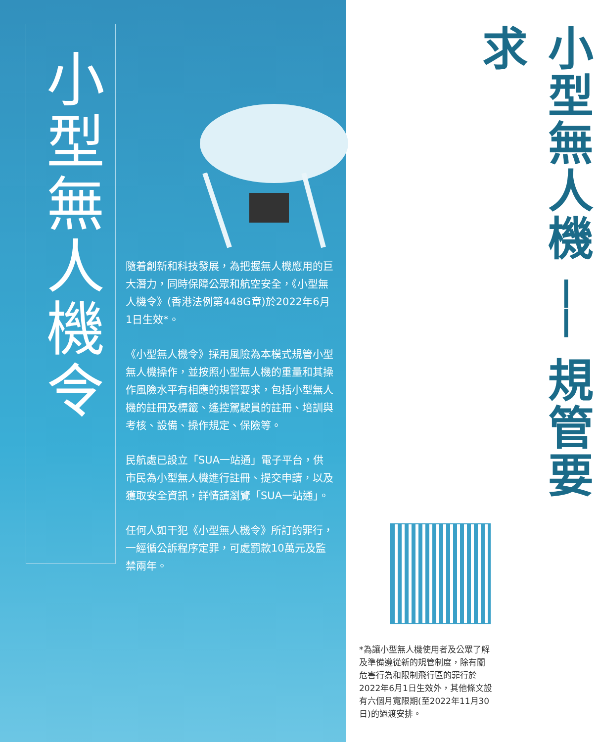小型無人機令
隨着創新和科技發展，為把握無人機應用的巨大潛力，同時保障公眾和航空安全，《小型無人機令》(香港法例第448G章)於2022年6月1日生效*。
《小型無人機令》採用風險為本模式規管小型無人機操作，並按照小型無人機的重量和其操作風險水平有相應的規管要求，包括小型無人機的註冊及標籤、遙控駕駛員的註冊、培訓與考核、設備、操作規定、保險等。
民航處已設立「SUA一站通」電子平台，供市民為小型無人機進行註冊、提交申請，以及獲取安全資訊，詳情請瀏覽「SUA一站通」。
任何人如干犯《小型無人機令》所訂的罪行，一經循公訴程序定罪，可處罰款10萬元及監禁兩年。
小型無人機 ── 規管要求
*為讓小型無人機使用者及公眾了解及準備遵從新的規管制度，除有關危害行為和限制飛行區的罪行於2022年6月1日生效外，其他條文設有六個月寬限期(至2022年11月30日)的過渡安排。